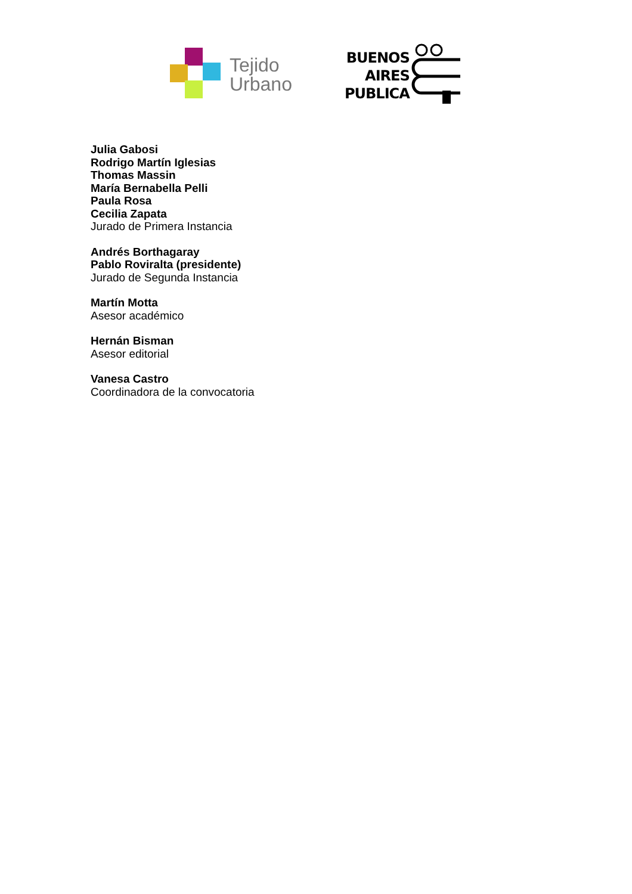Tejido
Urbano
BUENOS
AIRES
PUBLICA
Julia Gabosi
Rodrigo Martín Iglesias
Thomas Massin
María Bernabella Pelli
Paula Rosa
Cecilia Zapata
Jurado de Primera Instancia
Andrés Borthagaray
Pablo Roviralta (presidente)
Jurado de Segunda Instancia
Martín Motta
Asesor académico
Hernán Bisman
Asesor editorial
Vanesa Castro
Coordinadora de la convocatoria